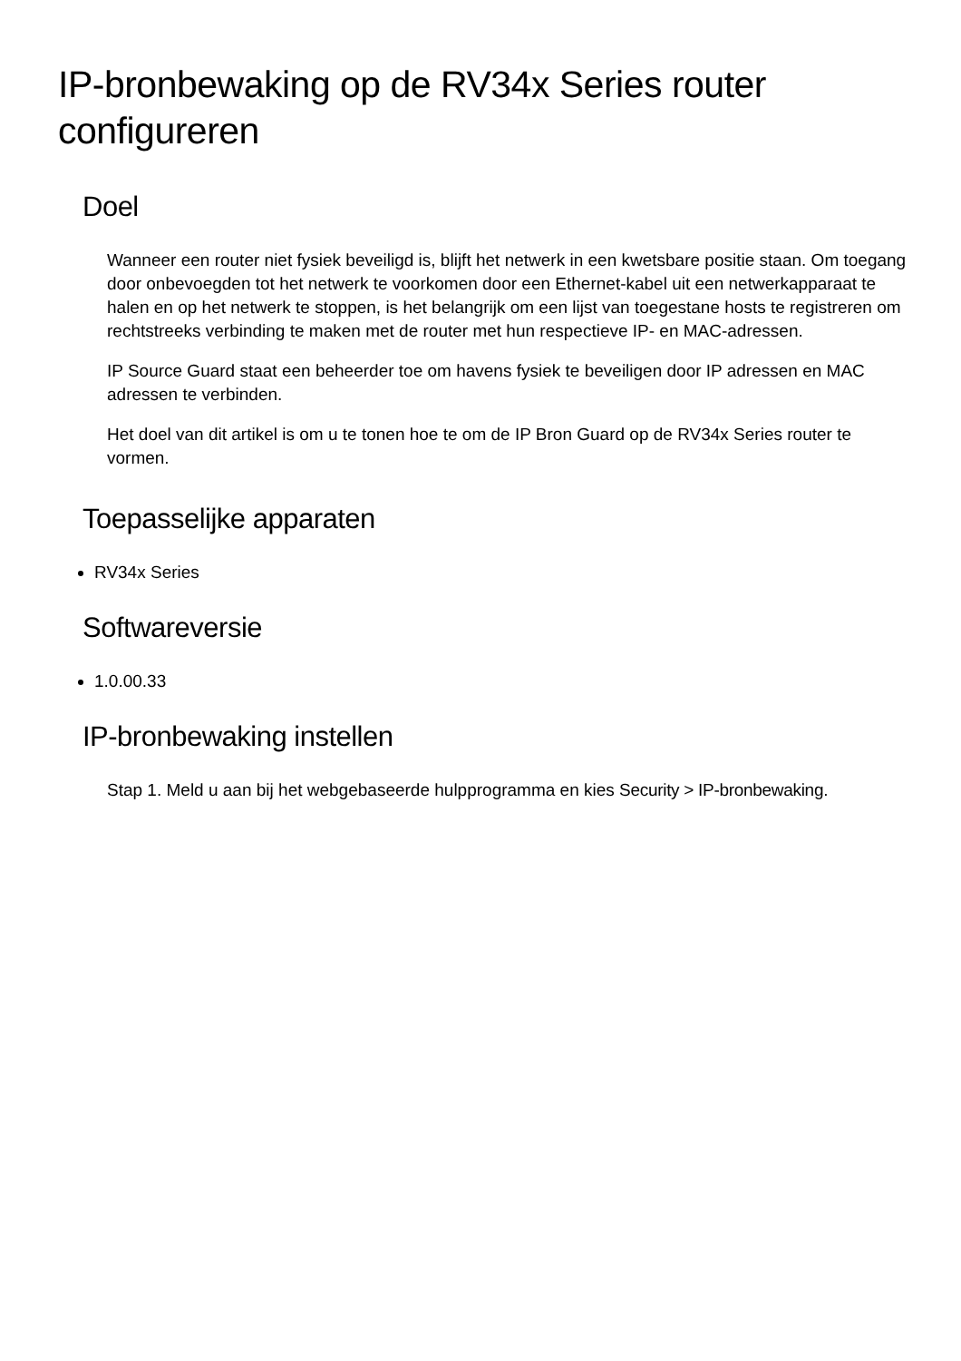IP-bronbewaking op de RV34x Series router configureren
Doel
Wanneer een router niet fysiek beveiligd is, blijft het netwerk in een kwetsbare positie staan. Om toegang door onbevoegden tot het netwerk te voorkomen door een Ethernet-kabel uit een netwerkapparaat te halen en op het netwerk te stoppen, is het belangrijk om een lijst van toegestane hosts te registreren om rechtstreeks verbinding te maken met de router met hun respectieve IP- en MAC-adressen.
IP Source Guard staat een beheerder toe om havens fysiek te beveiligen door IP adressen en MAC adressen te verbinden.
Het doel van dit artikel is om u te tonen hoe te om de IP Bron Guard op de RV34x Series router te vormen.
Toepasselijke apparaten
RV34x Series
Softwareversie
1.0.00.33
IP-bronbewaking instellen
Stap 1. Meld u aan bij het webgebaseerde hulpprogramma en kies Security > IP-bronbewaking.